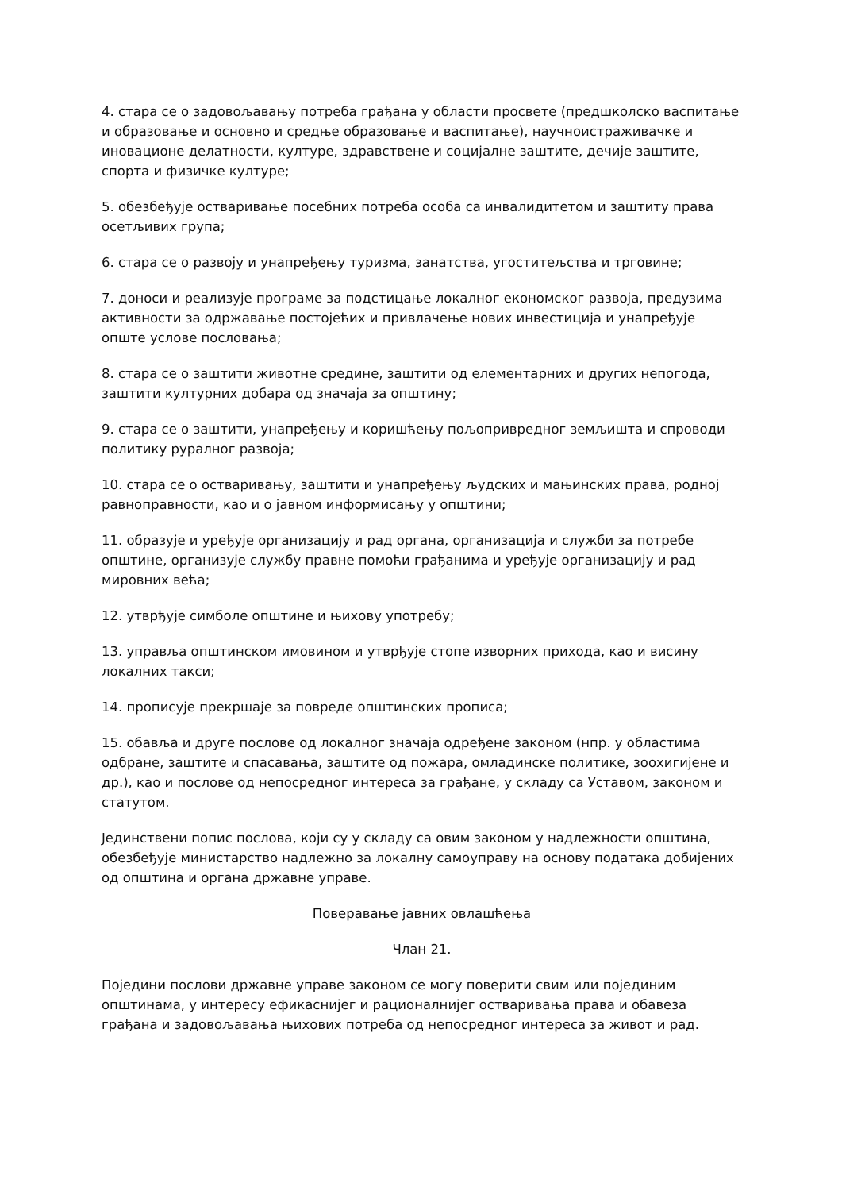4. стара се о задовољавању потреба грађана у области просвете (предшколско васпитање и образовање и основно и средње образовање и васпитање), научноистраживачке и иновационе делатности, културе, здравствене и социјалне заштите, дечије заштите, спорта и физичке културе;
5. обезбеђује остваривање посебних потреба особа са инвалидитетом и заштиту права осетљивих група;
6. стара се о развоју и унапређењу туризма, занатства, угоститељства и трговине;
7. доноси и реализује програме за подстицање локалног економског развоја, предузима активности за одржавање постојећих и привлачење нових инвестиција и унапређује опште услове пословања;
8. стара се о заштити животне средине, заштити од елементарних и других непогода, заштити културних добара од значаја за општину;
9. стара се о заштити, унапређењу и коришћењу пољопривредног земљишта и спроводи политику руралног развоја;
10. стара се о остваривању, заштити и унапређењу људских и мањинских права, родној равноправности, као и о јавном информисању у општини;
11. образује и уређује организацију и рад органа, организација и служби за потребе општине, организује службу правне помоћи грађанима и уређује организацију и рад мировних већа;
12. утврђује симболе општине и њихову употребу;
13. управља општинском имовином и утврђује стопе изворних прихода, као и висину локалних такси;
14. прописује прекршаје за повреде општинских прописа;
15. обавља и друге послове од локалног значаја одређене законом (нпр. у областима одбране, заштите и спасавања, заштите од пожара, омладинске политике, зоохигијене и др.), као и послове од непосредног интереса за грађане, у складу са Уставом, законом и статутом.
Јединствени попис послова, који су у складу са овим законом у надлежности општина, обезбеђује министарство надлежно за локалну самоуправу на основу података добијених од општина и органа државне управе.
Поверавање јавних овлашћења
Члан 21.
Поједини послови државне управе законом се могу поверити свим или појединим општинама, у интересу ефикаснијег и рационалнијег остваривања права и обавеза грађана и задовољавања њихових потреба од непосредног интереса за живот и рад.